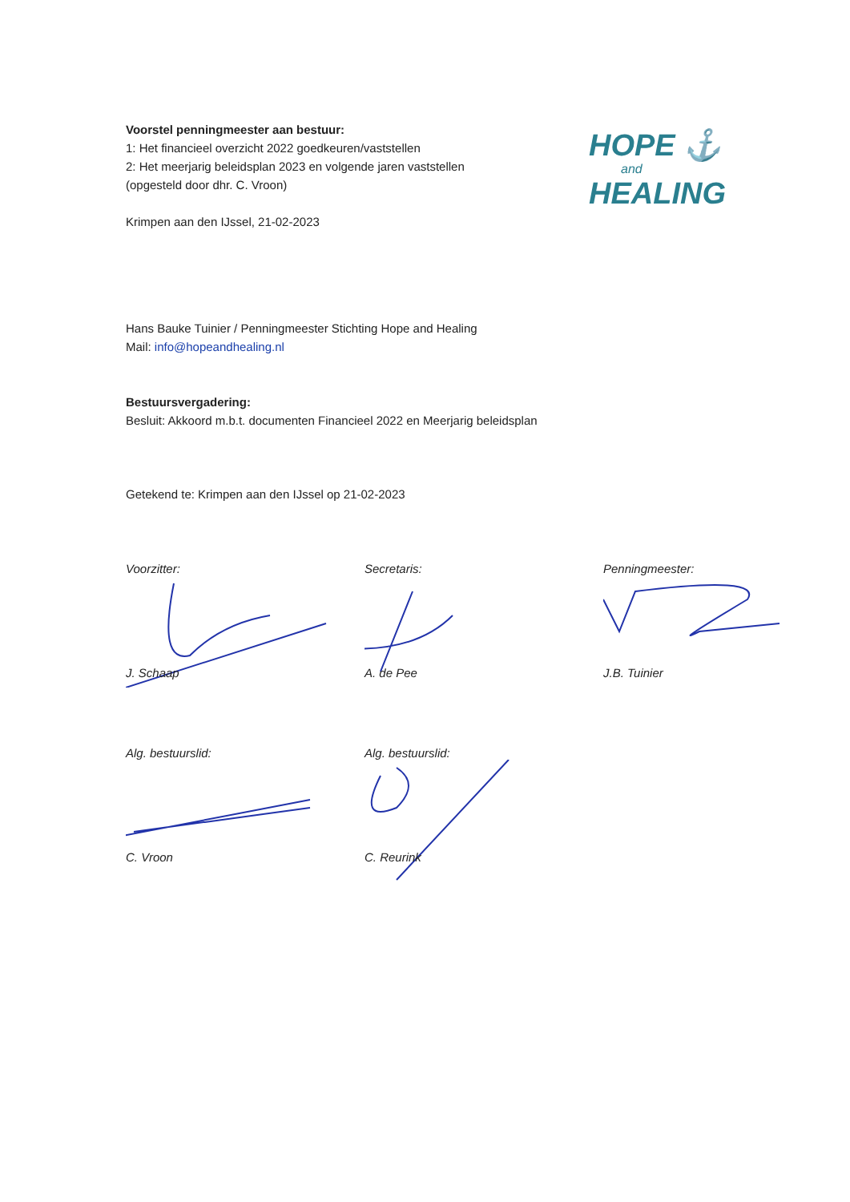Voorstel penningmeester aan bestuur:
1: Het financieel overzicht 2022 goedkeuren/vaststellen
2: Het meerjarig beleidsplan 2023 en volgende jaren vaststellen
(opgesteld door dhr. C. Vroon)
Krimpen aan den IJssel, 21-02-2023
HOPE ⚓
and
HEALING
Hans Bauke Tuinier / Penningmeester Stichting Hope and Healing
Mail: info@hopeandhealing.nl
Bestuursvergadering:
Besluit: Akkoord m.b.t. documenten Financieel 2022 en Meerjarig beleidsplan
Getekend te: Krimpen aan den IJssel op 21-02-2023
Voorzitter:
J. Schaap
Secretaris:
A. de Pee
Penningmeester:
J.B. Tuinier
Alg. bestuurslid:
C. Vroon
Alg. bestuurslid:
C. Reurink